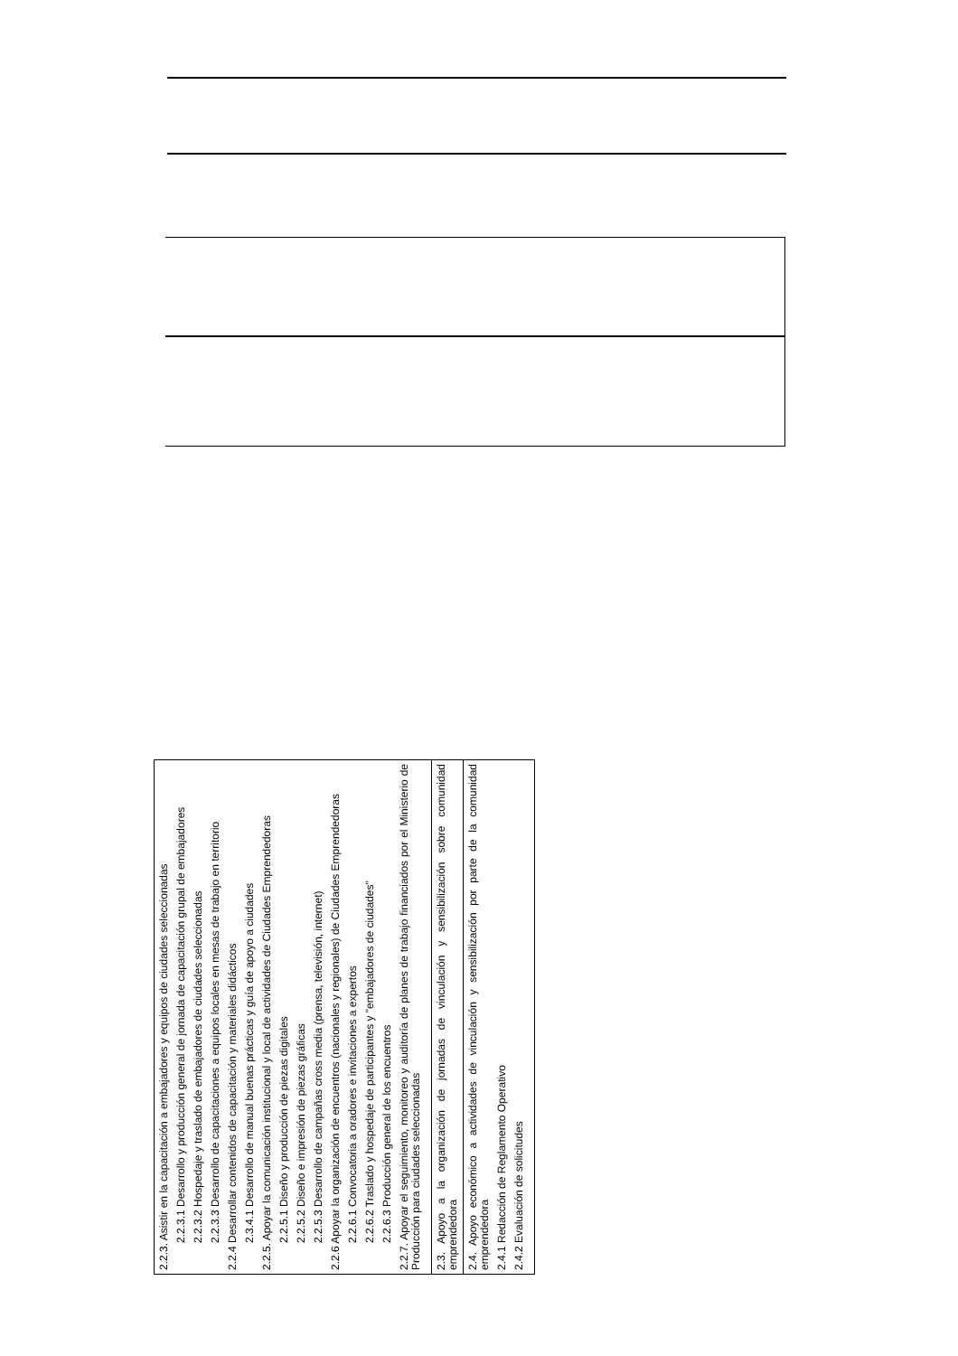| 2.2.3. Asistir en la capacitación a embajadores y equipos de ciudades seleccionadas 2.2.3.1 Desarrollo y producción general de jornada de capacitación grupal de embajadores 2.2.3.2 Hospedaje y traslado de embajadores de ciudades seleccionadas 2.2.3.3 Desarrollo de capacitaciones a equipos locales en mesas de trabajo en territorio 2.2.4 Desarrollar contenidos de capacitación y materiales didácticos 2.3.4.1 Desarrollo de manual buenas prácticas y guía de apoyo a ciudades 2.2.5. Apoyar la comunicación institucional y local de actividades de Ciudades Emprendedoras 2.2.5.1 Diseño y producción de piezas digitales 2.2.5.2 Diseño e impresión de piezas gráficas 2.2.5.3 Desarrollo de campañas cross media (prensa, televisión, internet) 2.2.6 Apoyar la organización de encuentros (nacionales y regionales) de Ciudades Emprendedoras 2.2.6.1 Convocatoria a oradores e invitaciones a expertos 2.2.6.2 Traslado y hospedaje de participantes y "embajadores de ciudades" 2.2.6.3 Producción general de los encuentros 2.2.7. Apoyar el seguimiento, monitoreo y auditoría de planes de trabajo financiados por el Ministerio de Producción para ciudades seleccionadas |
| 2.3. Apoyo a la organización de jornadas de vinculación y sensibilización sobre comunidad emprendedora |
| 2.4. Apoyo económico a actividades de vinculación y sensibilización por parte de la comunidad emprendedora 2.4.1 Redacción de Reglamento Operativo 2.4.2 Evaluación de solicitudes |